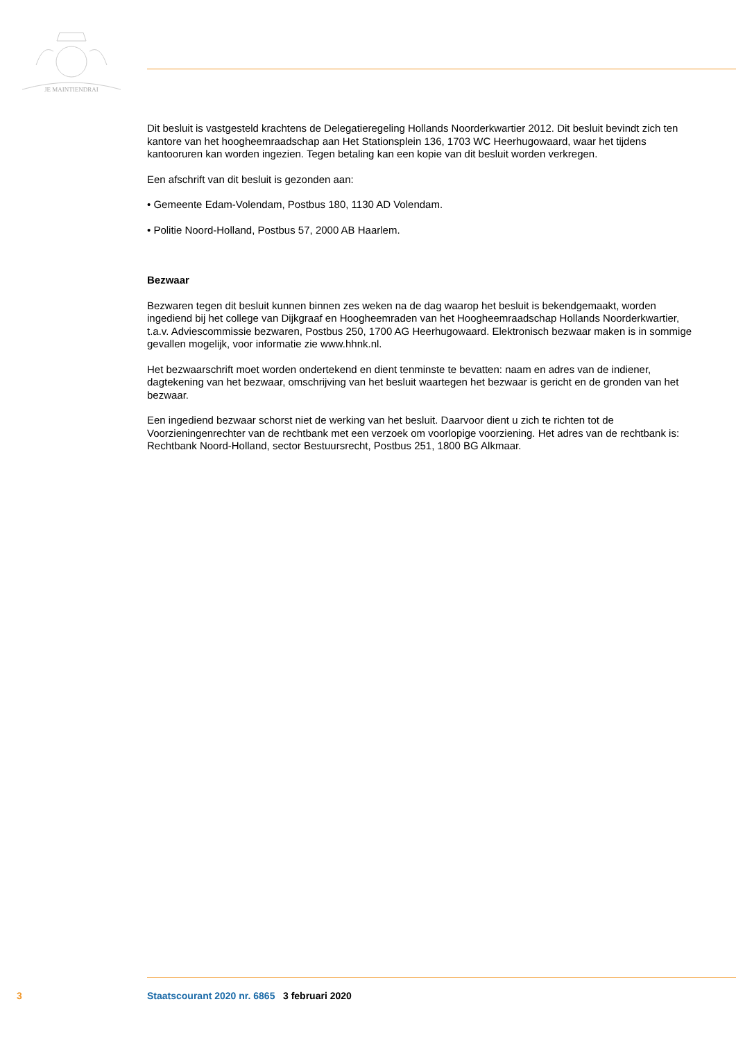JE MAINTIENDRAI
Dit besluit is vastgesteld krachtens de Delegatieregeling Hollands Noorderkwartier 2012. Dit besluit bevindt zich ten kantore van het hoogheemraadschap aan Het Stationsplein 136, 1703 WC Heerhugowaard, waar het tijdens kantooruren kan worden ingezien. Tegen betaling kan een kopie van dit besluit worden verkregen.
Een afschrift van dit besluit is gezonden aan:
• Gemeente Edam-Volendam, Postbus 180, 1130 AD Volendam.
• Politie Noord-Holland, Postbus 57, 2000 AB Haarlem.
Bezwaar
Bezwaren tegen dit besluit kunnen binnen zes weken na de dag waarop het besluit is bekendgemaakt, worden ingediend bij het college van Dijkgraaf en Hoogheemraden van het Hoogheemraadschap Hollands Noorderkwartier, t.a.v. Adviescommissie bezwaren, Postbus 250, 1700 AG Heerhugowaard. Elektronisch bezwaar maken is in sommige gevallen mogelijk, voor informatie zie www.hhnk.nl.
Het bezwaarschrift moet worden ondertekend en dient tenminste te bevatten: naam en adres van de indiener, dagtekening van het bezwaar, omschrijving van het besluit waartegen het bezwaar is gericht en de gronden van het bezwaar.
Een ingediend bezwaar schorst niet de werking van het besluit. Daarvoor dient u zich te richten tot de Voorzieningenrechter van de rechtbank met een verzoek om voorlopige voorziening. Het adres van de rechtbank is: Rechtbank Noord-Holland, sector Bestuursrecht, Postbus 251, 1800 BG Alkmaar.
3 Staatscourant 2020 nr. 6865 3 februari 2020